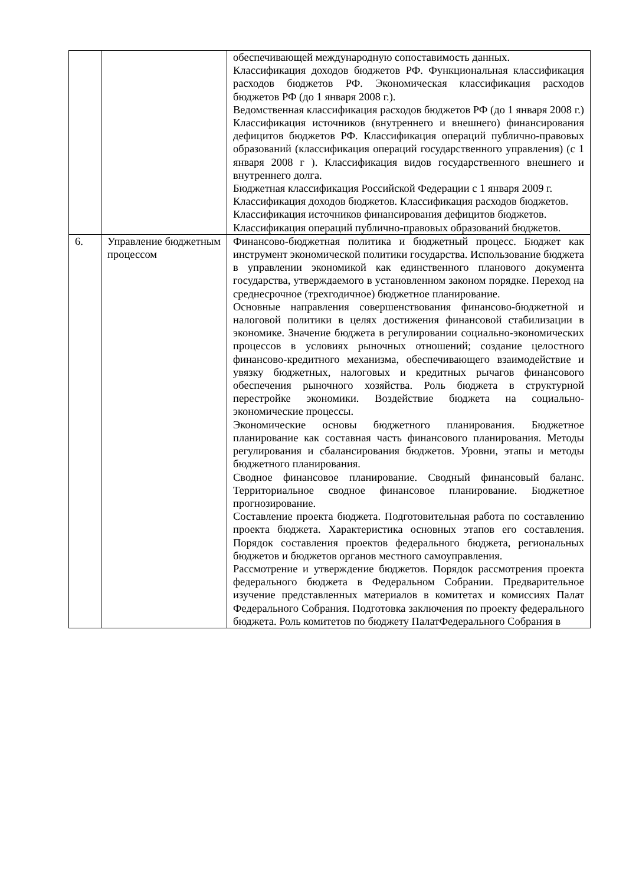| | | обеспечивающей международную сопоставимость данных. Классификация доходов бюджетов РФ. Функциональная классификация расходов бюджетов РФ. Экономическая классификация расходов бюджетов РФ (до 1 января 2008 г.). Ведомственная классификация расходов бюджетов РФ (до 1 января 2008 г.) Классификация источников (внутреннего и внешнего) финансирования дефицитов бюджетов РФ. Классификация операций публично-правовых образований (классификация операций государственного управления) (с 1 января 2008 г ). Классификация видов государственного внешнего и внутреннего долга. Бюджетная классификация Российской Федерации с 1 января 2009 г. Классификация доходов бюджетов. Классификация расходов бюджетов. Классификация источников финансирования дефицитов бюджетов. Классификация операций публично-правовых образований бюджетов. |
| 6. | Управление бюджетным процессом | Финансово-бюджетная политика и бюджетный процесс. Бюджет как инструмент экономической политики государства. Использование бюджета в управлении экономикой как единственного планового документа государства, утверждаемого в установленном законом порядке. Переход на среднесрочное (трехгодичное) бюджетное планирование. Основные направления совершенствования финансово-бюджетной и налоговой политики в целях достижения финансовой стабилизации в экономике. Значение бюджета в регулировании социально-экономических процессов в условиях рыночных отношений; создание целостного финансово-кредитного механизма, обеспечивающего взаимодействие и увязку бюджетных, налоговых и кредитных рычагов финансового обеспечения рыночного хозяйства. Роль бюджета в структурной перестройке экономики. Воздействие бюджета на социально-экономические процессы. Экономические основы бюджетного планирования. Бюджетное планирование как составная часть финансового планирования. Методы регулирования и сбалансирования бюджетов. Уровни, этапы и методы бюджетного планирования. Сводное финансовое планирование. Сводный финансовый баланс. Территориальное сводное финансовое планирование. Бюджетное прогнозирование. Составление проекта бюджета. Подготовительная работа по составлению проекта бюджета. Характеристика основных этапов его составления. Порядок составления проектов федерального бюджета, региональных бюджетов и бюджетов органов местного самоуправления. Рассмотрение и утверждение бюджетов. Порядок рассмотрения проекта федерального бюджета в Федеральном Собрании. Предварительное изучение представленных материалов в комитетах и комиссиях Палат Федерального Собрания. Подготовка заключения по проекту федерального бюджета. Роль комитетов по бюджету ПалатФедерального Собрания в |